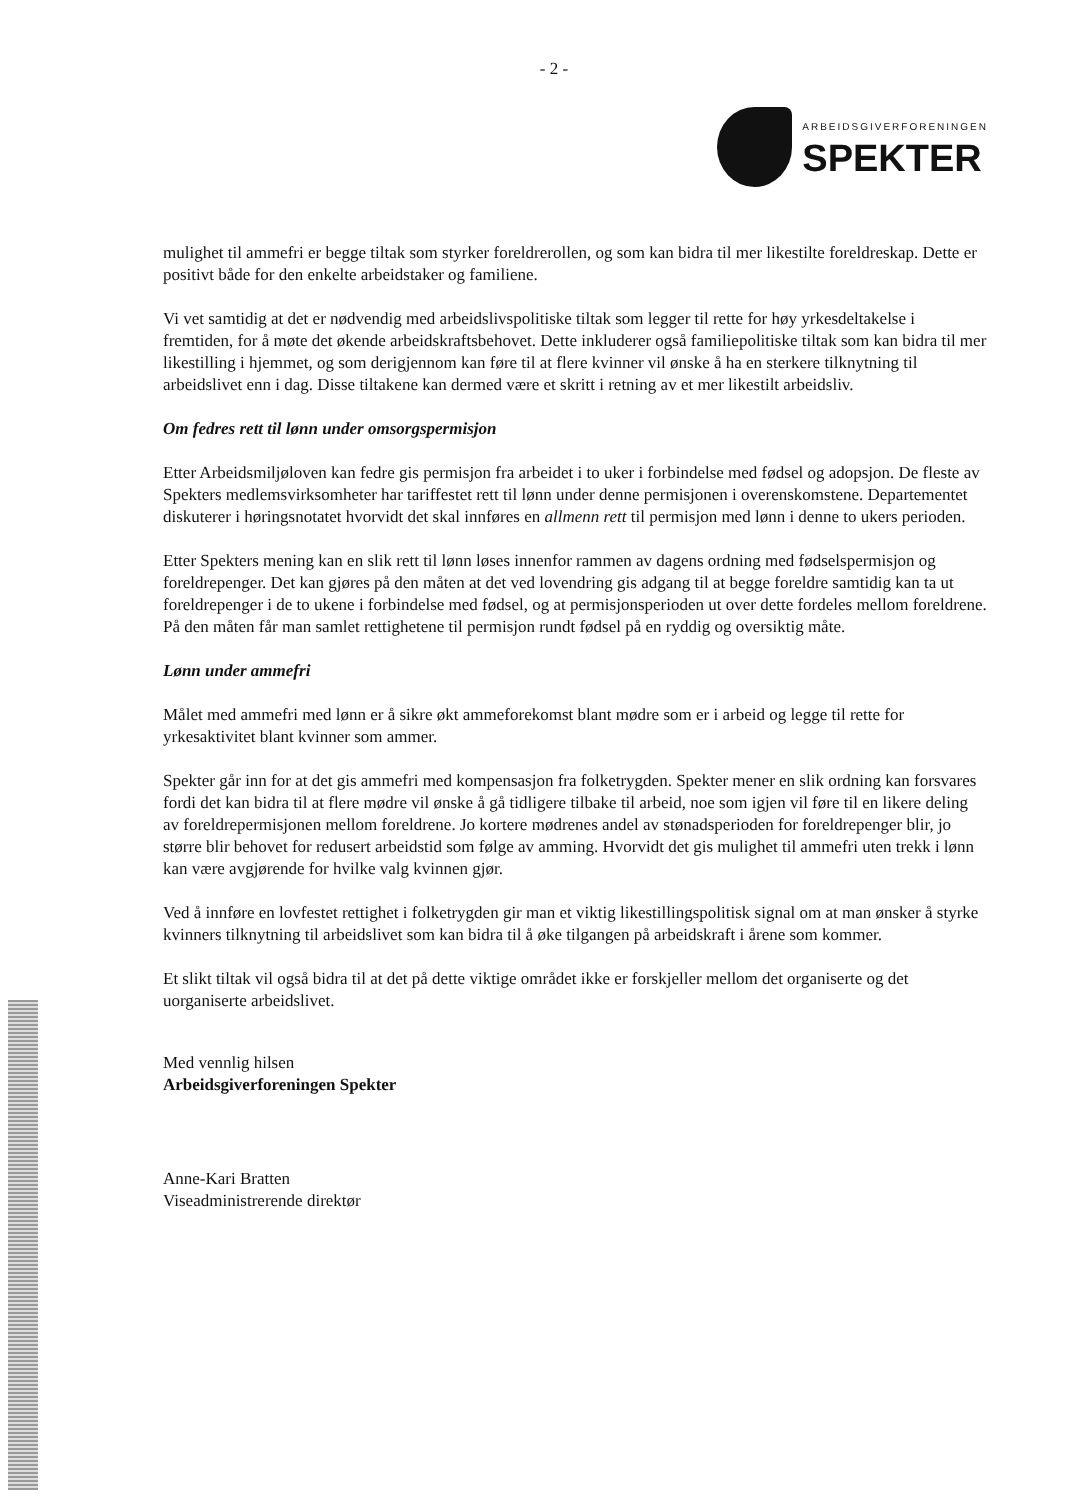- 2 -
ARBEIDSGIVERFORENINGEN
SPEKTER
mulighet til ammefri er begge tiltak som styrker foreldrerollen, og som kan bidra til mer likestilte foreldreskap. Dette er positivt både for den enkelte arbeidstaker og familiene.
Vi vet samtidig at det er nødvendig med arbeidslivspolitiske tiltak som legger til rette for høy yrkesdeltakelse i fremtiden, for å møte det økende arbeidskraftsbehovet. Dette inkluderer også familiepolitiske tiltak som kan bidra til mer likestilling i hjemmet, og som derigjennom kan føre til at flere kvinner vil ønske å ha en sterkere tilknytning til arbeidslivet enn i dag. Disse tiltakene kan dermed være et skritt i retning av et mer likestilt arbeidsliv.
Om fedres rett til lønn under omsorgspermisjon
Etter Arbeidsmiljøloven kan fedre gis permisjon fra arbeidet i to uker i forbindelse med fødsel og adopsjon. De fleste av Spekters medlemsvirksomheter har tariffestet rett til lønn under denne permisjonen i overenskomstene. Departementet diskuterer i høringsnotatet hvorvidt det skal innføres en allmenn rett til permisjon med lønn i denne to ukers perioden.
Etter Spekters mening kan en slik rett til lønn løses innenfor rammen av dagens ordning med fødselspermisjon og foreldrepenger. Det kan gjøres på den måten at det ved lovendring gis adgang til at begge foreldre samtidig kan ta ut foreldrepenger i de to ukene i forbindelse med fødsel, og at permisjonsperioden ut over dette fordeles mellom foreldrene. På den måten får man samlet rettighetene til permisjon rundt fødsel på en ryddig og oversiktig måte.
Lønn under ammefri
Målet med ammefri med lønn er å sikre økt ammeforekomst blant mødre som er i arbeid og legge til rette for yrkesaktivitet blant kvinner som ammer.
Spekter går inn for at det gis ammefri med kompensasjon fra folketrygden. Spekter mener en slik ordning kan forsvares fordi det kan bidra til at flere mødre vil ønske å gå tidligere tilbake til arbeid, noe som igjen vil føre til en likere deling av foreldrepermisjonen mellom foreldrene. Jo kortere mødrenes andel av stønadsperioden for foreldrepenger blir, jo større blir behovet for redusert arbeidstid som følge av amming. Hvorvidt det gis mulighet til ammefri uten trekk i lønn kan være avgjørende for hvilke valg kvinnen gjør.
Ved å innføre en lovfestet rettighet i folketrygden gir man et viktig likestillingspolitisk signal om at man ønsker å styrke kvinners tilknytning til arbeidslivet som kan bidra til å øke tilgangen på arbeidskraft i årene som kommer.
Et slikt tiltak vil også bidra til at det på dette viktige området ikke er forskjeller mellom det organiserte og det uorganiserte arbeidslivet.
Med vennlig hilsen
Arbeidsgiverforeningen Spekter
Anne-Kari Bratten
Viseadministrerende direktør